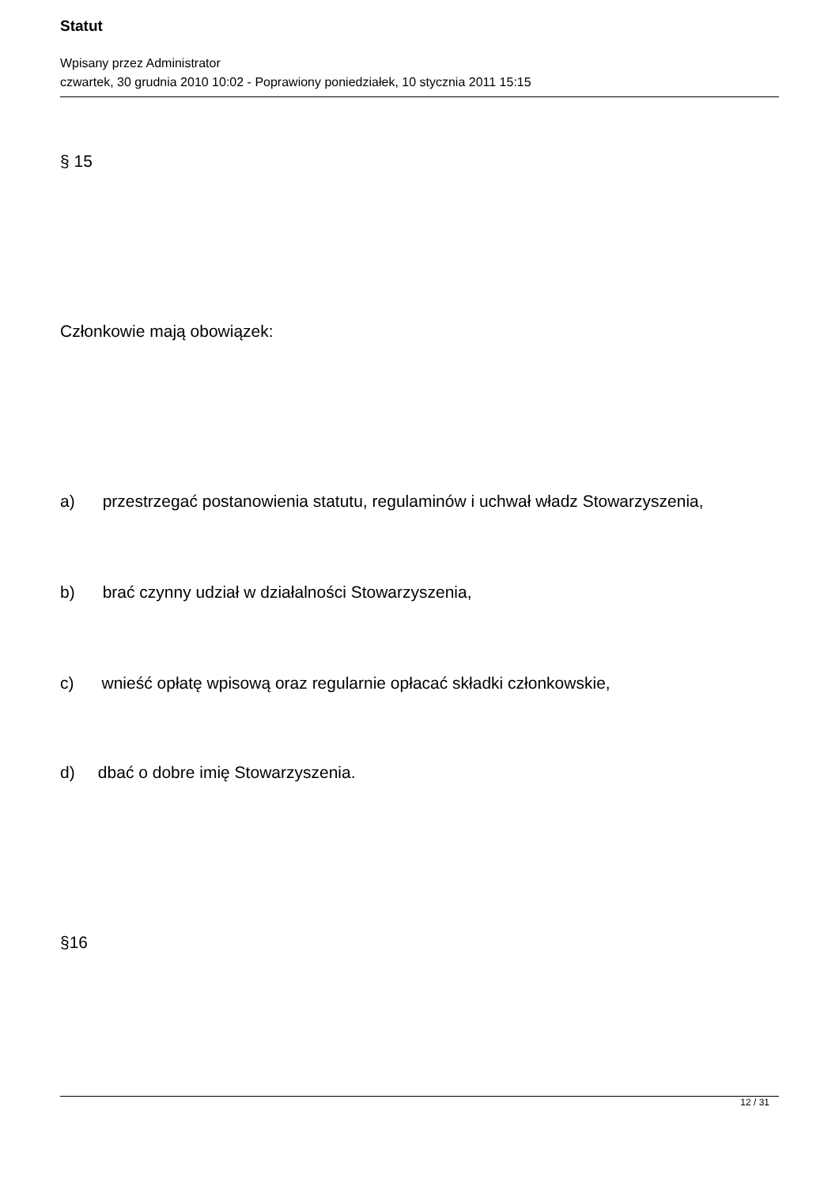Statut
Wpisany przez Administrator
czwartek, 30 grudnia 2010 10:02 - Poprawiony poniedziałek, 10 stycznia 2011 15:15
§ 15
Członkowie mają obowiązek:
a) przestrzegać postanowienia statutu, regulaminów i uchwał władz Stowarzyszenia,
b) brać czynny udział w działalności Stowarzyszenia,
c) wnieść opłatę wpisową oraz regularnie opłacać składki członkowskie,
d) dbać o dobre imię Stowarzyszenia.
§16
12 / 31